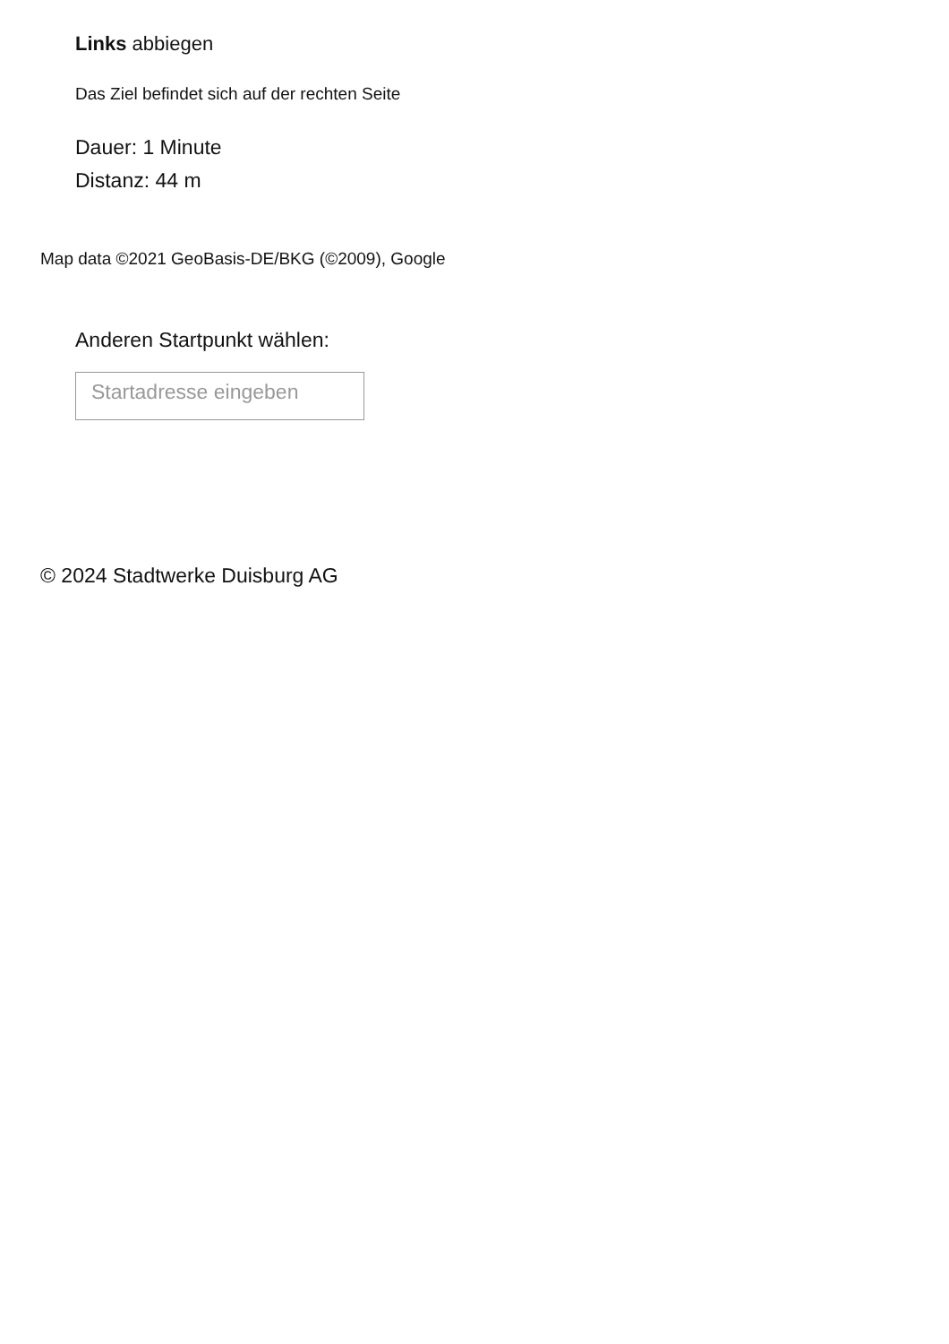Links abbiegen
Das Ziel befindet sich auf der rechten Seite
Dauer: 1 Minute
Distanz: 44 m
Map data ©2021 GeoBasis-DE/BKG (©2009), Google
Anderen Startpunkt wählen:
Startadresse eingeben
© 2024 Stadtwerke Duisburg AG